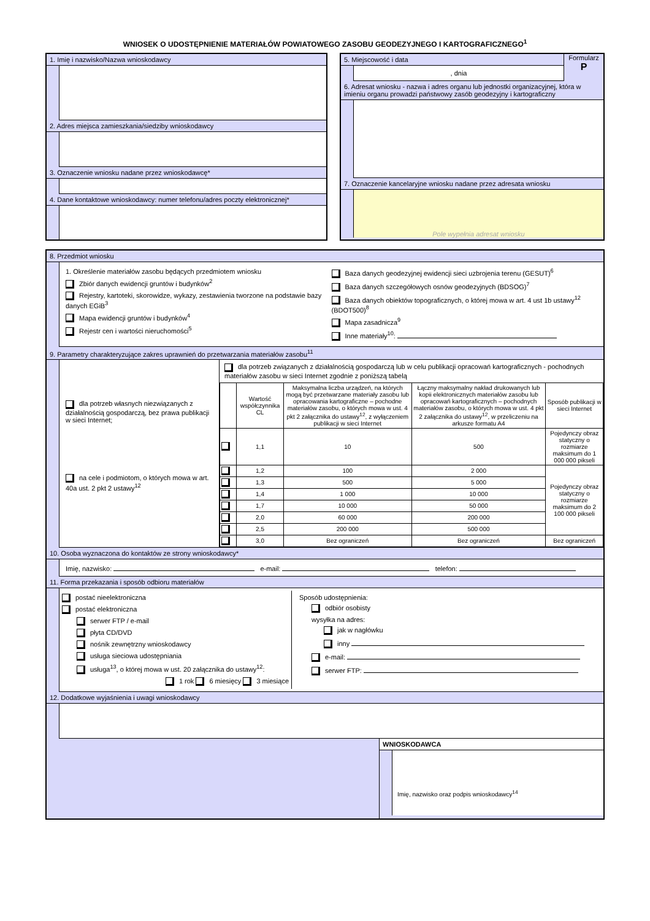WNIOSEK O UDOSTĘPNIENIE MATERIAŁÓW POWIATOWEGO ZASOBU GEODEZYJNEGO I KARTOGRAFICZNEGO<sup>1</sup>
1. Imię i nazwisko/Nazwa wnioskodawcy
2. Adres miejsca zamieszkania/siedziby wnioskodawcy
3. Oznaczenie wniosku nadane przez wnioskodawcę*
4. Dane kontaktowe wnioskodawcy: numer telefonu/adres poczty elektronicznej*
5. Miejscowość i data
, dnia
Formularz
P
6. Adresat wniosku - nazwa i adres organu lub jednostki organizacyjnej, która w imieniu organu prowadzi państwowy zasób geodezyjny i kartograficzny
7. Oznaczenie kancelaryjne wniosku nadane przez adresata wniosku
Pole wypełnia adresat wniosku
8. Przedmiot wniosku
1. Określenie materiałów zasobu będących przedmiotem wniosku
Zbiór danych ewidencji gruntów i budynków<sup>2</sup>
Rejestry, kartoteki, skorowidze, wykazy, zestawienia tworzone na podstawie bazy danych EGiB<sup>3</sup>
Mapa ewidencji gruntów i budynków<sup>4</sup>
Rejestr cen i wartości nieruchomości<sup>5</sup>
Baza danych geodezyjnej ewidencji sieci uzbrojenia terenu (GESUT)<sup>6</sup>
Baza danych szczegółowych osnów geodezyjnych (BDSOG)<sup>7</sup>
Baza danych obiektów topograficznych, o której mowa w art. 4 ust 1b ustawy<sup>12</sup> (BDOT500)<sup>8</sup>
Mapa zasadnicza<sup>9</sup>
Inne materiały<sup>10</sup>:
9. Parametry charakteryzujące zakres uprawnień do przetwarzania materiałów zasobu<sup>11</sup>
dla potrzeb własnych niezwiązanych z działalnością gospodarczą, bez prawa publikacji w sieci Internet;
na cele i podmiotom, o których mowa w art. 40a ust. 2 pkt 2 ustawy<sup>12</sup>
dla potrzeb związanych z działalnością gospodarczą lub w celu publikacji opracowań kartograficznych - pochodnych materiałów zasobu w sieci Internet zgodnie z poniższą tabelą
| | Wartość współczynnika CL | Maksymalna liczba urządzeń, na których mogą być przetwarzane materiały zasobu lub opracowania kartograficzne – pochodne materiałów zasobu, o których mowa w ust. 4 pkt 2 załącznika do ustawy<sup>12</sup>, z wyłączeniem publikacji w sieci Internet | Łączny maksymalny nakład drukowanych lub kopii elektronicznych materiałów zasobu lub opracowań kartograficznych – pochodnych materiałów zasobu, o których mowa w ust. 4 pkt 2 załącznika do ustawy<sup>12</sup>, w przeliczeniu na arkusze formatu A4 | Sposób publikacji w sieci Internet |
| --- | --- | --- | --- | --- |
| | 1,1 | 10 | 500 | Pojedynczy obraz statyczny o rozmiarze maksimum do 1 000 000 pikseli |
| | 1,2 | 100 | 2 000 | Pojedynczy obraz statyczny o rozmiarze maksimum do 2 100 000 pikseli |
| | 1,3 | 500 | 5 000 | |
| | 1,4 | 1 000 | 10 000 | |
| | 1,7 | 10 000 | 50 000 | |
| | 2,0 | 60 000 | 200 000 | |
| | 2,5 | 200 000 | 500 000 | |
| | 3,0 | Bez ograniczeń | Bez ograniczeń | Bez ograniczeń |
10. Osoba wyznaczona do kontaktów ze strony wnioskodawcy*
Imię, nazwisko: e-mail: telefon:
11. Forma przekazania i sposób odbioru materiałów
postać nieelektroniczna
postać elektroniczna
serwer FTP / e-mail
płyta CD/DVD
nośnik zewnętrzny wnioskodawcy
usługa sieciowa udostępniania
usługa<sup>13</sup>, o której mowa w ust. 20 załącznika do ustawy<sup>12</sup>:
1 rok 6 miesięcy 3 miesiące
Sposób udostępnienia:
odbiór osobisty
wysyłka na adres:
jak w nagłówku
inny
e-mail:
serwer FTP:
12. Dodatkowe wyjaśnienia i uwagi wnioskodawcy
WNIOSKODAWCA
Imię, nazwisko oraz podpis wnioskodawcy<sup>14</sup>